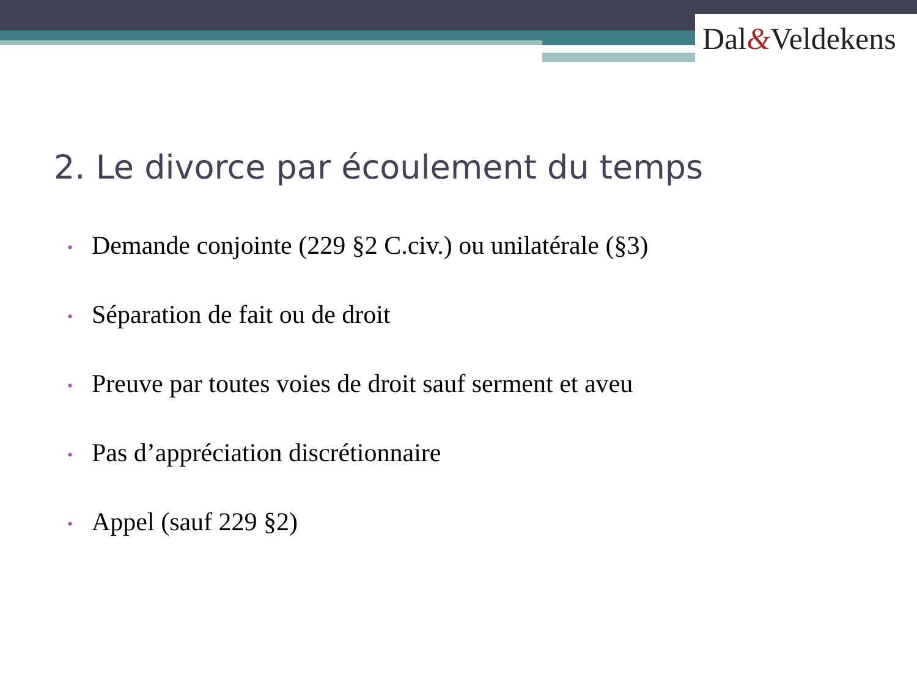Dal&Veldekens
2. Le divorce par écoulement du temps
• Demande conjointe (229 §2 C.civ.) ou unilatérale (§3)
• Séparation de fait ou de droit
• Preuve par toutes voies de droit sauf serment et aveu
• Pas d’appréciation discrétionnaire
• Appel (sauf 229 §2)